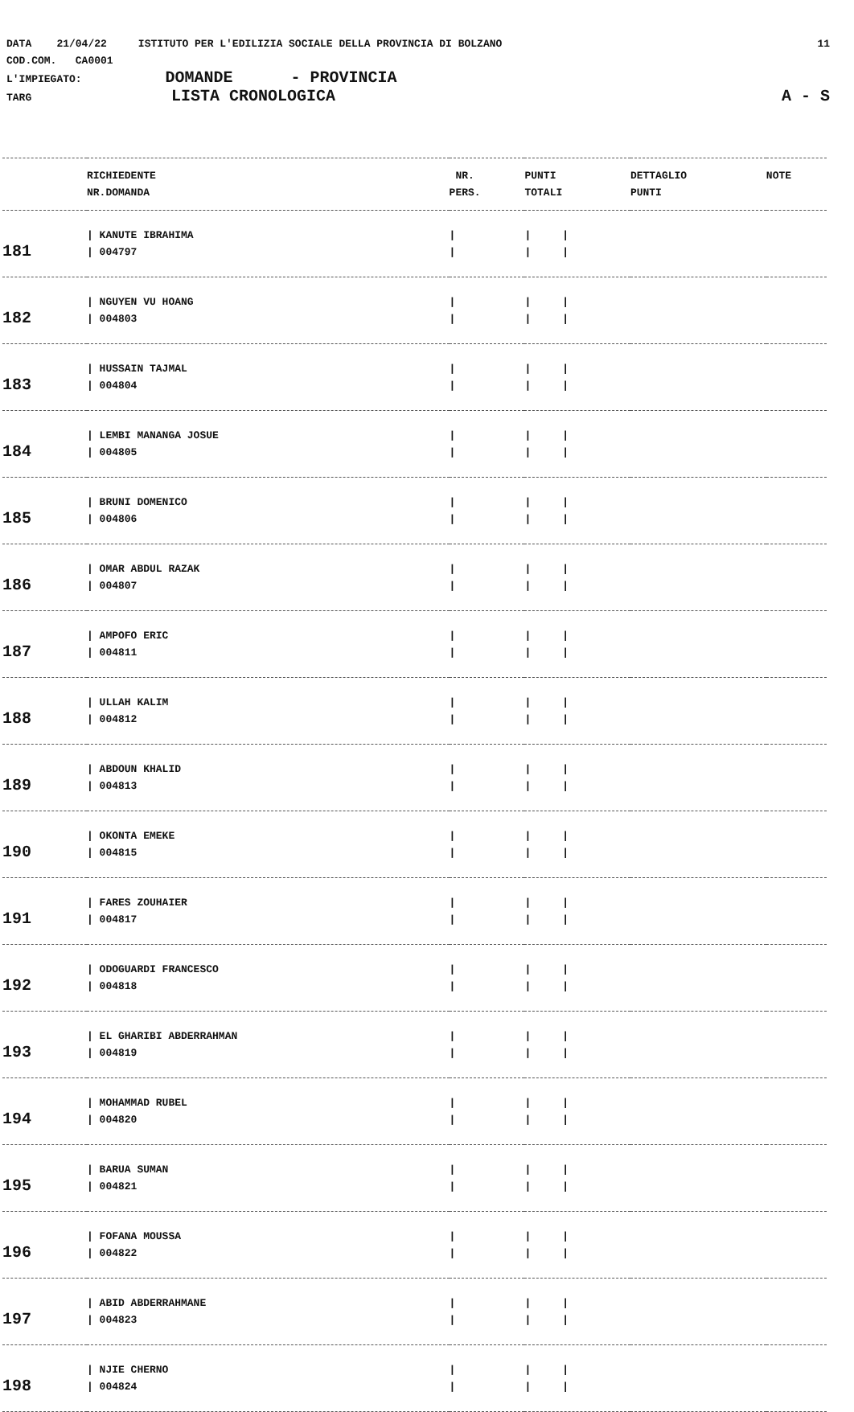DATA 21/04/22 ISTITUTO PER L'EDILIZIA SOCIALE DELLA PROVINCIA DI BOLZANO 11
COD.COM. CA0001
L'IMPIEGATO: DOMANDE - PROVINCIA
TARG LISTA CRONOLOGICA A - S
| | RICHIEDENTE NR.DOMANDA | NR. PERS. | PUNTI TOTALI | DETTAGLIO PUNTI | NOTE |
| --- | --- | --- | --- | --- | --- |
| 181 | / KANUTE IBRAHIMA / 004797 | / / | / / / / | | |
| 182 | / NGUYEN VU HOANG / 004803 | / / | / / / / | | |
| 183 | / HUSSAIN TAJMAL / 004804 | / / | / / / / | | |
| 184 | / LEMBI MANANGA JOSUE / 004805 | / / | / / / / | | |
| 185 | / BRUNI DOMENICO / 004806 | / / | / / / / | | |
| 186 | / OMAR ABDUL RAZAK / 004807 | / / | / / / / | | |
| 187 | / AMPOFO ERIC / 004811 | / / | / / / / | | |
| 188 | / ULLAH KALIM / 004812 | / / | / / / / | | |
| 189 | / ABDOUN KHALID / 004813 | / / | / / / / | | |
| 190 | / OKONTA EMEKE / 004815 | / / | / / / / | | |
| 191 | / FARES ZOUHAIER / 004817 | / / | / / / / | | |
| 192 | / ODOGUARDI FRANCESCO / 004818 | / / | / / / / | | |
| 193 | / EL GHARIBI ABDERRAHMAN / 004819 | / / | / / / / | | |
| 194 | / MOHAMMAD RUBEL / 004820 | / / | / / / / | | |
| 195 | / BARUA SUMAN / 004821 | / / | / / / / | | |
| 196 | / FOFANA MOUSSA / 004822 | / / | / / / / | | |
| 197 | / ABID ABDERRAHMANE / 004823 | / / | / / / / | | |
| 198 | / NJIE CHERNO / 004824 | / / | / / / / | | |